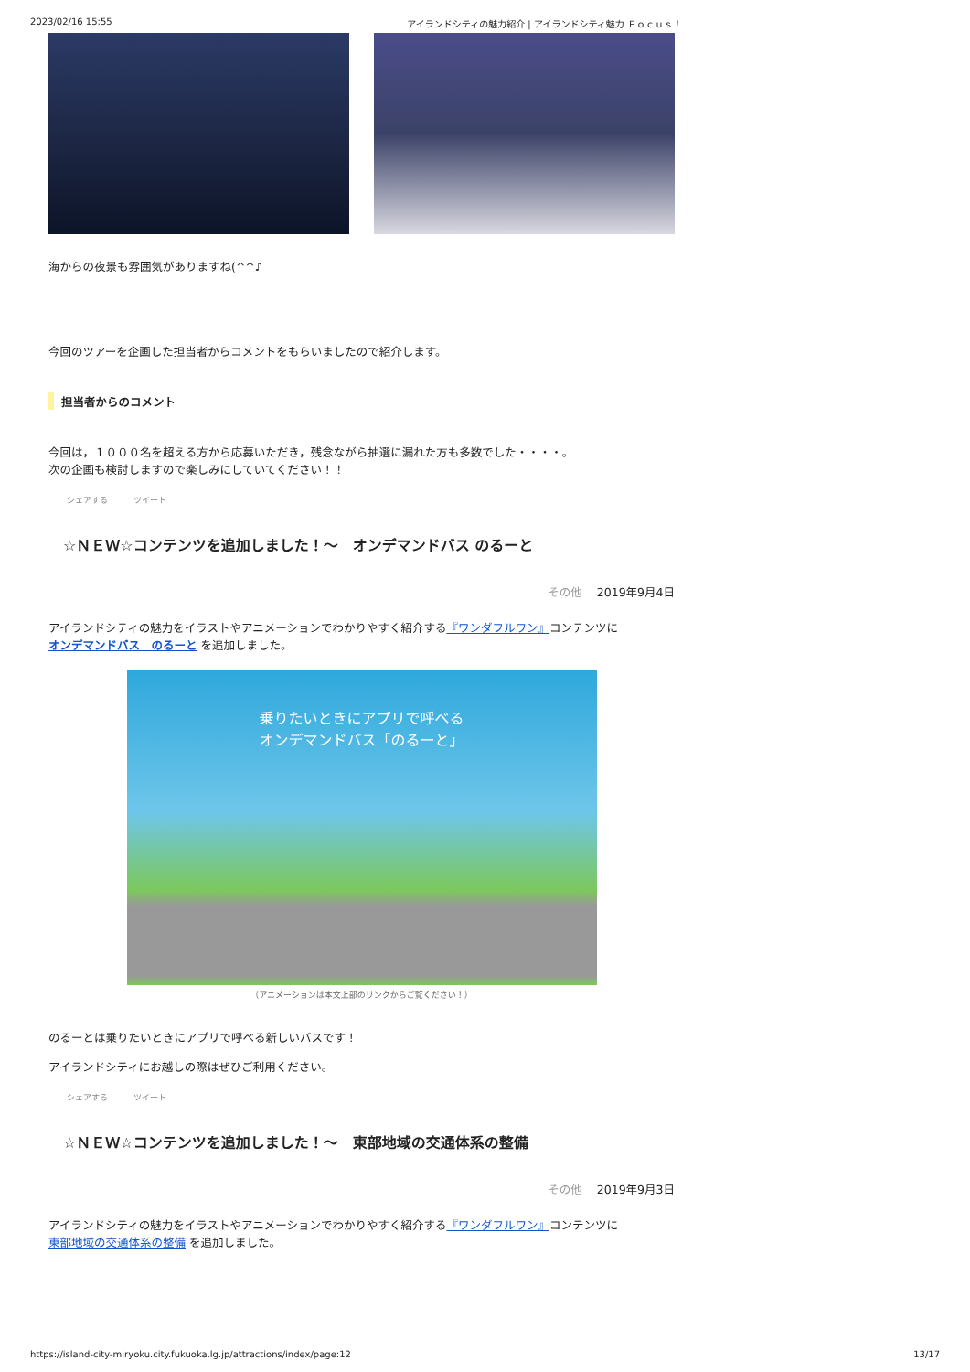2023/02/16 15:55 アイランドシティの魅力紹介 | アイランドシティ魅力 Ｆｏｃｕｓ！
海からの夜景も雰囲気がありますね(^^♪
今回のツアーを企画した担当者からコメントをもらいましたので紹介します。
担当者からのコメント
今回は，１０００名を超える方から応募いただき，残念ながら抽選に漏れた方も多数でした・・・・。
次の企画も検討しますので楽しみにしていてください！！
シェアする ツイート
☆ＮＥＷ☆コンテンツを追加しました！～　オンデマンドバス のるーと
その他 2019年9月4日
アイランドシティの魅力をイラストやアニメーションでわかりやすく紹介する『ワンダフルワン』コンテンツに
オンデマンドバス　のるーと を追加しました。
乗りたいときにアプリで呼べる
オンデマンドバス「のるーと」
（アニメーションは本文上部のリンクからご覧ください！）
のるーとは乗りたいときにアプリで呼べる新しいバスです！
アイランドシティにお越しの際はぜひご利用ください。
シェアする ツイート
☆ＮＥＷ☆コンテンツを追加しました！～　東部地域の交通体系の整備
その他 2019年9月3日
アイランドシティの魅力をイラストやアニメーションでわかりやすく紹介する『ワンダフルワン』コンテンツに
東部地域の交通体系の整備 を追加しました。
https://island-city-miryoku.city.fukuoka.lg.jp/attractions/index/page:12 13/17